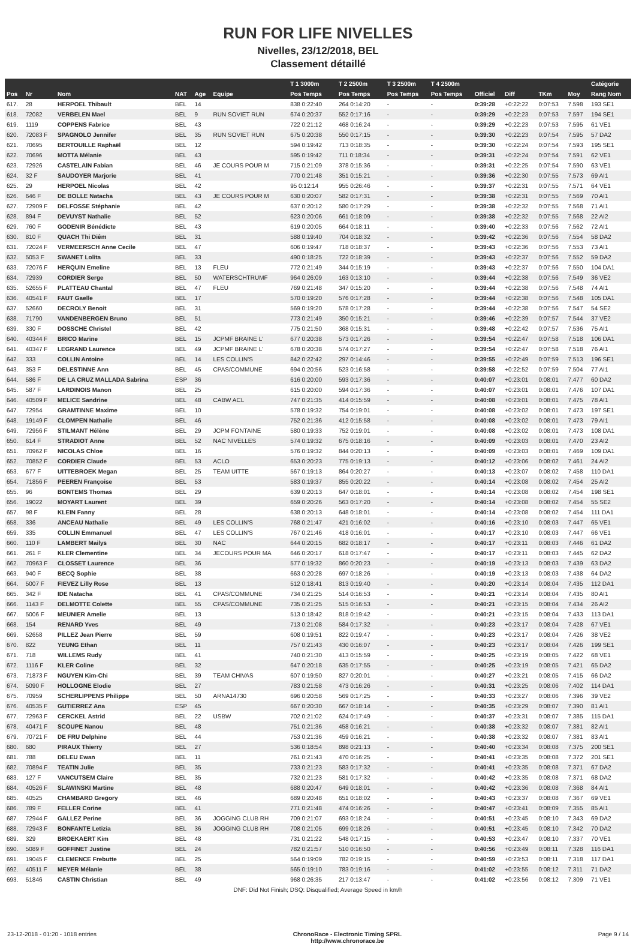RUN FOR LIFE NIVELLES
Nivelles, 23/12/2018, BEL
Classement détaillé
| | | | | | | T 1 3000m | | T 2 2500m | | T 3 2500m | T 4 2500m | | | | | Catégorie |
| --- | --- | --- | --- | --- | --- | --- | --- | --- | --- | --- | --- | --- | --- | --- | --- | --- |
| Pos | Nr | Nom | NAT | Age | Equipe | Pos Temps | | Pos Temps | | Pos Temps | Pos Temps | Officiel | Diff | TKm | Moy | Rang Nom |
| 617. | 28 | HERPOEL Thibault | BEL | 14 | | 838 0:22:40 | | 264 0:14:20 | | - | - | 0:39:28 | +0:22:22 | 0:07:53 | 7.598 | 193 SE1 |
| 618. | 72082 | VERBELEN Mael | BEL | 9 | RUN SOVIET RUN | 674 0:20:37 | | 552 0:17:16 | | - | - | 0:39:29 | +0:22:23 | 0:07:53 | 7.597 | 194 SE1 |
| 619. | 1119 | COPPENS Fabrice | BEL | 43 | | 722 0:21:12 | | 468 0:16:24 | | - | - | 0:39:29 | +0:22:23 | 0:07:53 | 7.595 | 61 VE1 |
| 620. | 72083 F | SPAGNOLO Jennifer | BEL | 35 | RUN SOVIET RUN | 675 0:20:38 | | 550 0:17:15 | | - | - | 0:39:30 | +0:22:23 | 0:07:54 | 7.595 | 57 DA2 |
| 621. | 70695 | BERTOUILLE Raphaël | BEL | 12 | | 594 0:19:42 | | 713 0:18:35 | | - | - | 0:39:30 | +0:22:24 | 0:07:54 | 7.593 | 195 SE1 |
| 622. | 70696 | MOTTA Mélanie | BEL | 43 | | 595 0:19:42 | | 711 0:18:34 | | - | - | 0:39:31 | +0:22:24 | 0:07:54 | 7.591 | 62 VE1 |
| 623. | 72926 | CASTELAIN Fabian | BEL | 46 | JE COURS POUR M | 715 0:21:09 | | 378 0:15:36 | | - | - | 0:39:31 | +0:22:25 | 0:07:54 | 7.590 | 63 VE1 |
| 624. | 32 F | SAUDOYER Marjorie | BEL | 41 | | 770 0:21:48 | | 351 0:15:21 | | - | - | 0:39:36 | +0:22:30 | 0:07:55 | 7.573 | 69 AI1 |
| 625. | 29 | HERPOEL Nicolas | BEL | 42 | | 95 0:12:14 | | 955 0:26:46 | | - | - | 0:39:37 | +0:22:31 | 0:07:55 | 7.571 | 64 VE1 |
| 626. | 646 F | DE BOLLE Natacha | BEL | 43 | JE COURS POUR M | 630 0:20:07 | | 582 0:17:31 | | - | - | 0:39:38 | +0:22:31 | 0:07:55 | 7.569 | 70 AI1 |
| 627. | 72909 F | DELFOSSE Stéphanie | BEL | 42 | | 637 0:20:12 | | 580 0:17:29 | | - | - | 0:39:38 | +0:22:32 | 0:07:55 | 7.568 | 71 AI1 |
| 628. | 894 F | DEVUYST Nathalie | BEL | 52 | | 623 0:20:06 | | 661 0:18:09 | | - | - | 0:39:38 | +0:22:32 | 0:07:55 | 7.568 | 22 AI2 |
| 629. | 760 F | GODENIR Bénédicte | BEL | 43 | | 619 0:20:05 | | 664 0:18:11 | | - | - | 0:39:40 | +0:22:33 | 0:07:56 | 7.562 | 72 AI1 |
| 630. | 810 F | QUACH Thi Diêm | BEL | 31 | | 588 0:19:40 | | 704 0:18:32 | | - | - | 0:39:42 | +0:22:36 | 0:07:56 | 7.554 | 58 DA2 |
| 631. | 72024 F | VERMEERSCH Anne Cecile | BEL | 47 | | 606 0:19:47 | | 718 0:18:37 | | - | - | 0:39:43 | +0:22:36 | 0:07:56 | 7.553 | 73 AI1 |
| 632. | 5053 F | SWANET Lolita | BEL | 33 | | 490 0:18:25 | | 722 0:18:39 | | - | - | 0:39:43 | +0:22:37 | 0:07:56 | 7.552 | 59 DA2 |
| 633. | 72076 F | HERQUIN Emeline | BEL | 13 | FLEU | 772 0:21:49 | | 344 0:15:19 | | - | - | 0:39:43 | +0:22:37 | 0:07:56 | 7.550 | 104 DA1 |
| 634. | 72939 | CORDIER Serge | BEL | 50 | WATERSCHTRUMF | 964 0:26:09 | | 163 0:13:10 | | - | - | 0:39:44 | +0:22:38 | 0:07:56 | 7.549 | 36 VE2 |
| 635. | 52655 F | PLATTEAU Chantal | BEL | 47 | FLEU | 769 0:21:48 | | 347 0:15:20 | | - | - | 0:39:44 | +0:22:38 | 0:07:56 | 7.548 | 74 AI1 |
| 636. | 40541 F | FAUT Gaelle | BEL | 17 | | 570 0:19:20 | | 576 0:17:28 | | - | - | 0:39:44 | +0:22:38 | 0:07:56 | 7.548 | 105 DA1 |
| 637. | 52660 | DECROLY Benoit | BEL | 31 | | 569 0:19:20 | | 578 0:17:28 | | - | - | 0:39:44 | +0:22:38 | 0:07:56 | 7.547 | 54 SE2 |
| 638. | 71790 | VANDENBERGEN Bruno | BEL | 51 | | 773 0:21:49 | | 350 0:15:21 | | - | - | 0:39:46 | +0:22:39 | 0:07:57 | 7.544 | 37 VE2 |
| 639. | 330 F | DOSSCHE Christel | BEL | 42 | | 775 0:21:50 | | 368 0:15:31 | | - | - | 0:39:48 | +0:22:42 | 0:07:57 | 7.536 | 75 AI1 |
| 640. | 40344 F | BRICO Marine | BEL | 15 | JCPMF BRAINE L' | 677 0:20:38 | | 573 0:17:26 | | - | - | 0:39:54 | +0:22:47 | 0:07:58 | 7.518 | 106 DA1 |
| 641. | 40347 F | LEGRAND Laurence | BEL | 49 | JCPMF BRAINE L' | 678 0:20:38 | | 574 0:17:27 | | - | - | 0:39:54 | +0:22:47 | 0:07:58 | 7.518 | 76 AI1 |
| 642. | 333 | COLLIN Antoine | BEL | 14 | LES COLLIN'S | 842 0:22:42 | | 297 0:14:46 | | - | - | 0:39:55 | +0:22:49 | 0:07:59 | 7.513 | 196 SE1 |
| 643. | 353 F | DELESTINNE Ann | BEL | 45 | CPAS/COMMUNE | 694 0:20:56 | | 523 0:16:58 | | - | - | 0:39:58 | +0:22:52 | 0:07:59 | 7.504 | 77 AI1 |
| 644. | 586 F | DE LA CRUZ MALLADA Sabrina | ESP | 36 | | 616 0:20:00 | | 593 0:17:36 | | - | - | 0:40:07 | +0:23:01 | 0:08:01 | 7.477 | 60 DA2 |
| 645. | 587 F | LARDINOIS Manon | BEL | 25 | | 615 0:20:00 | | 594 0:17:36 | | - | - | 0:40:07 | +0:23:01 | 0:08:01 | 7.476 | 107 DA1 |
| 646. | 40509 F | MELICE Sandrine | BEL | 48 | CABW ACL | 747 0:21:35 | | 414 0:15:59 | | - | - | 0:40:08 | +0:23:01 | 0:08:01 | 7.475 | 78 AI1 |
| 647. | 72954 | GRAMTINNE Maxime | BEL | 10 | | 578 0:19:32 | | 754 0:19:01 | | - | - | 0:40:08 | +0:23:02 | 0:08:01 | 7.473 | 197 SE1 |
| 648. | 19149 F | CLOMPEN Nathalie | BEL | 46 | | 752 0:21:36 | | 412 0:15:58 | | - | - | 0:40:08 | +0:23:02 | 0:08:01 | 7.473 | 79 AI1 |
| 649. | 72956 F | STILMANT Hélène | BEL | 29 | JCPM FONTAINE | 580 0:19:33 | | 752 0:19:01 | | - | - | 0:40:08 | +0:23:02 | 0:08:01 | 7.473 | 108 DA1 |
| 650. | 614 F | STRADIOT Anne | BEL | 52 | NAC NIVELLES | 574 0:19:32 | | 675 0:18:16 | | - | - | 0:40:09 | +0:23:03 | 0:08:01 | 7.470 | 23 AI2 |
| 651. | 70962 F | NICOLAS Chloe | BEL | 16 | | 576 0:19:32 | | 844 0:20:13 | | - | - | 0:40:09 | +0:23:03 | 0:08:01 | 7.469 | 109 DA1 |
| 652. | 70852 F | CORDIER Claude | BEL | 53 | ACLO | 653 0:20:23 | | 775 0:19:13 | | - | - | 0:40:12 | +0:23:06 | 0:08:02 | 7.461 | 24 AI2 |
| 653. | 677 F | UITTEBROEK Megan | BEL | 25 | TEAM UITTE | 567 0:19:13 | | 864 0:20:27 | | - | - | 0:40:13 | +0:23:07 | 0:08:02 | 7.458 | 110 DA1 |
| 654. | 71856 F | PEEREN Françoise | BEL | 53 | | 583 0:19:37 | | 855 0:20:22 | | - | - | 0:40:14 | +0:23:08 | 0:08:02 | 7.454 | 25 AI2 |
| 655. | 96 | BONTEMS Thomas | BEL | 29 | | 639 0:20:13 | | 647 0:18:01 | | - | - | 0:40:14 | +0:23:08 | 0:08:02 | 7.454 | 198 SE1 |
| 656. | 19022 | MOYART Laurent | BEL | 39 | | 659 0:20:26 | | 563 0:17:20 | | - | - | 0:40:14 | +0:23:08 | 0:08:02 | 7.454 | 55 SE2 |
| 657. | 98 F | KLEIN Fanny | BEL | 28 | | 638 0:20:13 | | 648 0:18:01 | | - | - | 0:40:14 | +0:23:08 | 0:08:02 | 7.454 | 111 DA1 |
| 658. | 336 | ANCEAU Nathalie | BEL | 49 | LES COLLIN'S | 768 0:21:47 | | 421 0:16:02 | | - | - | 0:40:16 | +0:23:10 | 0:08:03 | 7.447 | 65 VE1 |
| 659. | 335 | COLLIN Emmanuel | BEL | 47 | LES COLLIN'S | 767 0:21:46 | | 418 0:16:01 | | - | - | 0:40:17 | +0:23:10 | 0:08:03 | 7.447 | 66 VE1 |
| 660. | 110 F | LAMBERT Mailys | BEL | 30 | NAC | 644 0:20:15 | | 682 0:18:17 | | - | - | 0:40:17 | +0:23:11 | 0:08:03 | 7.446 | 61 DA2 |
| 661. | 261 F | KLER Clementine | BEL | 34 | JECOURS POUR MA | 646 0:20:17 | | 618 0:17:47 | | - | - | 0:40:17 | +0:23:11 | 0:08:03 | 7.445 | 62 DA2 |
| 662. | 70963 F | CLOSSET Laurence | BEL | 36 | | 577 0:19:32 | | 860 0:20:23 | | - | - | 0:40:19 | +0:23:13 | 0:08:03 | 7.439 | 63 DA2 |
| 663. | 940 F | BECQ Sophie | BEL | 38 | | 663 0:20:28 | | 697 0:18:26 | | - | - | 0:40:19 | +0:23:13 | 0:08:03 | 7.438 | 64 DA2 |
| 664. | 5007 F | FIEVEZ Lilly Rose | BEL | 13 | | 512 0:18:41 | | 813 0:19:40 | | - | - | 0:40:20 | +0:23:14 | 0:08:04 | 7.435 | 112 DA1 |
| 665. | 342 F | IDE Natacha | BEL | 41 | CPAS/COMMUNE | 734 0:21:25 | | 514 0:16:53 | | - | - | 0:40:21 | +0:23:14 | 0:08:04 | 7.435 | 80 AI1 |
| 666. | 1143 F | DELMOTTE Colette | BEL | 55 | CPAS/COMMUNE | 735 0:21:25 | | 515 0:16:53 | | - | - | 0:40:21 | +0:23:15 | 0:08:04 | 7.434 | 26 AI2 |
| 667. | 5006 F | MEUNIER Amelie | BEL | 13 | | 513 0:18:42 | | 818 0:19:42 | | - | - | 0:40:21 | +0:23:15 | 0:08:04 | 7.433 | 113 DA1 |
| 668. | 154 | RENARD Yves | BEL | 49 | | 713 0:21:08 | | 584 0:17:32 | | - | - | 0:40:23 | +0:23:17 | 0:08:04 | 7.428 | 67 VE1 |
| 669. | 52658 | PILLEZ Jean Pierre | BEL | 59 | | 608 0:19:51 | | 822 0:19:47 | | - | - | 0:40:23 | +0:23:17 | 0:08:04 | 7.426 | 38 VE2 |
| 670. | 822 | YEUNG Ethan | BEL | 11 | | 757 0:21:43 | | 430 0:16:07 | | - | - | 0:40:23 | +0:23:17 | 0:08:04 | 7.426 | 199 SE1 |
| 671. | 718 | WILLEMS Rudy | BEL | 41 | | 740 0:21:30 | | 413 0:15:59 | | - | - | 0:40:25 | +0:23:19 | 0:08:05 | 7.422 | 68 VE1 |
| 672. | 1116 F | KLER Coline | BEL | 32 | | 647 0:20:18 | | 635 0:17:55 | | - | - | 0:40:25 | +0:23:19 | 0:08:05 | 7.421 | 65 DA2 |
| 673. | 71873 F | NGUYEN Kim-Chi | BEL | 39 | TEAM CHIVAS | 607 0:19:50 | | 827 0:20:01 | | - | - | 0:40:27 | +0:23:21 | 0:08:05 | 7.415 | 66 DA2 |
| 674. | 5090 F | HOLLOGNE Elodie | BEL | 27 | | 783 0:21:58 | | 473 0:16:26 | | - | - | 0:40:31 | +0:23:25 | 0:08:06 | 7.402 | 114 DA1 |
| 675. | 70959 | SCHERLIPPENS Philippe | BEL | 50 | ARNA14730 | 696 0:20:58 | | 569 0:17:25 | | - | - | 0:40:33 | +0:23:27 | 0:08:06 | 7.396 | 39 VE2 |
| 676. | 40535 F | GUTIERREZ Ana | ESP | 45 | | 667 0:20:30 | | 667 0:18:14 | | - | - | 0:40:35 | +0:23:29 | 0:08:07 | 7.390 | 81 AI1 |
| 677. | 72963 F | CERCKEL Astrid | BEL | 22 | USBW | 702 0:21:02 | | 624 0:17:49 | | - | - | 0:40:37 | +0:23:31 | 0:08:07 | 7.385 | 115 DA1 |
| 678. | 40471 F | SCOUPE Nanou | BEL | 48 | | 751 0:21:36 | | 458 0:16:21 | | - | - | 0:40:38 | +0:23:32 | 0:08:07 | 7.381 | 82 AI1 |
| 679. | 70721 F | DE FRU Delphine | BEL | 44 | | 753 0:21:36 | | 459 0:16:21 | | - | - | 0:40:38 | +0:23:32 | 0:08:07 | 7.381 | 83 AI1 |
| 680. | 680 | PIRAUX Thierry | BEL | 27 | | 536 0:18:54 | | 898 0:21:13 | | - | - | 0:40:40 | +0:23:34 | 0:08:08 | 7.375 | 200 SE1 |
| 681. | 788 | DELEU Ewan | BEL | 11 | | 761 0:21:43 | | 470 0:16:25 | | - | - | 0:40:41 | +0:23:35 | 0:08:08 | 7.372 | 201 SE1 |
| 682. | 70894 F | TEATIN Julie | BEL | 35 | | 733 0:21:23 | | 583 0:17:32 | | - | - | 0:40:41 | +0:23:35 | 0:08:08 | 7.371 | 67 DA2 |
| 683. | 127 F | VANCUTSEM Claire | BEL | 35 | | 732 0:21:23 | | 581 0:17:32 | | - | - | 0:40:42 | +0:23:35 | 0:08:08 | 7.371 | 68 DA2 |
| 684. | 40526 F | SLAWINSKI Martine | BEL | 48 | | 688 0:20:47 | | 649 0:18:01 | | - | - | 0:40:42 | +0:23:36 | 0:08:08 | 7.368 | 84 AI1 |
| 685. | 40525 | CHAMBARD Gregory | BEL | 46 | | 689 0:20:48 | | 651 0:18:02 | | - | - | 0:40:43 | +0:23:37 | 0:08:08 | 7.367 | 69 VE1 |
| 686. | 789 F | FELLER Corine | BEL | 41 | | 771 0:21:48 | | 474 0:16:26 | | - | - | 0:40:47 | +0:23:41 | 0:08:09 | 7.355 | 85 AI1 |
| 687. | 72944 F | GALLEZ Perine | BEL | 36 | JOGGING CLUB RH | 709 0:21:07 | | 693 0:18:24 | | - | - | 0:40:51 | +0:23:45 | 0:08:10 | 7.343 | 69 DA2 |
| 688. | 72943 F | BONFANTE Letizia | BEL | 36 | JOGGING CLUB RH | 708 0:21:05 | | 699 0:18:26 | | - | - | 0:40:51 | +0:23:45 | 0:08:10 | 7.342 | 70 DA2 |
| 689. | 329 | BROEKAERT Kim | BEL | 48 | | 731 0:21:22 | | 548 0:17:15 | | - | - | 0:40:53 | +0:23:47 | 0:08:10 | 7.337 | 70 VE1 |
| 690. | 5089 F | GOFFINET Justine | BEL | 24 | | 782 0:21:57 | | 510 0:16:50 | | - | - | 0:40:56 | +0:23:49 | 0:08:11 | 7.328 | 116 DA1 |
| 691. | 19045 F | CLEMENCE Frebutte | BEL | 25 | | 564 0:19:09 | | 782 0:19:15 | | - | - | 0:40:59 | +0:23:53 | 0:08:11 | 7.318 | 117 DA1 |
| 692. | 40511 F | MEYER Mélanie | BEL | 38 | | 565 0:19:10 | | 783 0:19:16 | | - | - | 0:41:02 | +0:23:55 | 0:08:12 | 7.311 | 71 DA2 |
| 693. | 51846 | CASTIN Christian | BEL | 49 | | 968 0:26:35 | | 217 0:13:47 | | - | - | 0:41:02 | +0:23:56 | 0:08:12 | 7.309 | 71 VE1 |
| DNF: Did Not Finish; DSQ: Disqualified; Average Speed in km/h | | | | | | | | | | | | | | | | |
23-12-2018 - 01:20 - 1018 entries ChronoRace - Electronic Timing SPRL
http://www.chronorace.be Page 9 / 14